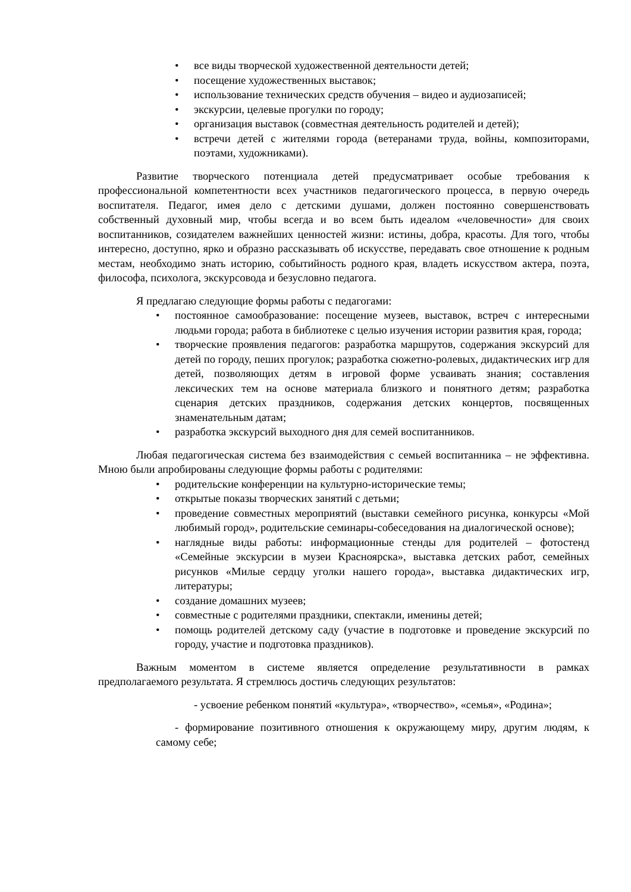• все виды творческой художественной деятельности детей;
• посещение художественных выставок;
• использование технических средств обучения – видео и аудиозаписей;
• экскурсии, целевые прогулки по городу;
• организация выставок (совместная деятельность родителей и детей);
• встречи детей с жителями города (ветеранами труда, войны, композиторами, поэтами, художниками).
Развитие творческого потенциала детей предусматривает особые требования к профессиональной компетентности всех участников педагогического процесса, в первую очередь воспитателя. Педагог, имея дело с детскими душами, должен постоянно совершенствовать собственный духовный мир, чтобы всегда и во всем быть идеалом «человечности» для своих воспитанников, созидателем важнейших ценностей жизни: истины, добра, красоты. Для того, чтобы интересно, доступно, ярко и образно рассказывать об искусстве, передавать свое отношение к родным местам, необходимо знать историю, событийность родного края, владеть искусством актера, поэта, философа, психолога, экскурсовода и безусловно педагога.
Я предлагаю следующие формы работы с педагогами:
• постоянное самообразование: посещение музеев, выставок, встреч с интересными людьми города; работа в библиотеке с целью изучения истории развития края, города;
• творческие проявления педагогов: разработка маршрутов, содержания экскурсий для детей по городу, пеших прогулок; разработка сюжетно-ролевых, дидактических игр для детей, позволяющих детям в игровой форме усваивать знания; составления лексических тем на основе материала близкого и понятного детям; разработка сценария детских праздников, содержания детских концертов, посвященных знаменательным датам;
• разработка экскурсий выходного дня для семей воспитанников.
Любая педагогическая система без взаимодействия с семьей воспитанника – не эффективна. Мною были апробированы следующие формы работы с родителями:
• родительские конференции на культурно-исторические темы;
• открытые показы творческих занятий с детьми;
• проведение совместных мероприятий (выставки семейного рисунка, конкурсы «Мой любимый город», родительские семинары-собеседования на диалогической основе);
• наглядные виды работы: информационные стенды для родителей – фотостенд «Семейные экскурсии в музеи Красноярска», выставка детских работ, семейных рисунков «Милые сердцу уголки нашего города», выставка дидактических игр, литературы;
• создание домашних музеев;
• совместные с родителями праздники, спектакли, именины детей;
• помощь родителей детскому саду (участие в подготовке и проведение экскурсий по городу, участие и подготовка праздников).
Важным моментом в системе является определение результативности в рамках предполагаемого результата. Я стремлюсь достичь следующих результатов:
- усвоение ребенком понятий «культура», «творчество», «семья», «Родина»;
- формирование позитивного отношения к окружающему миру, другим людям, к самому себе;